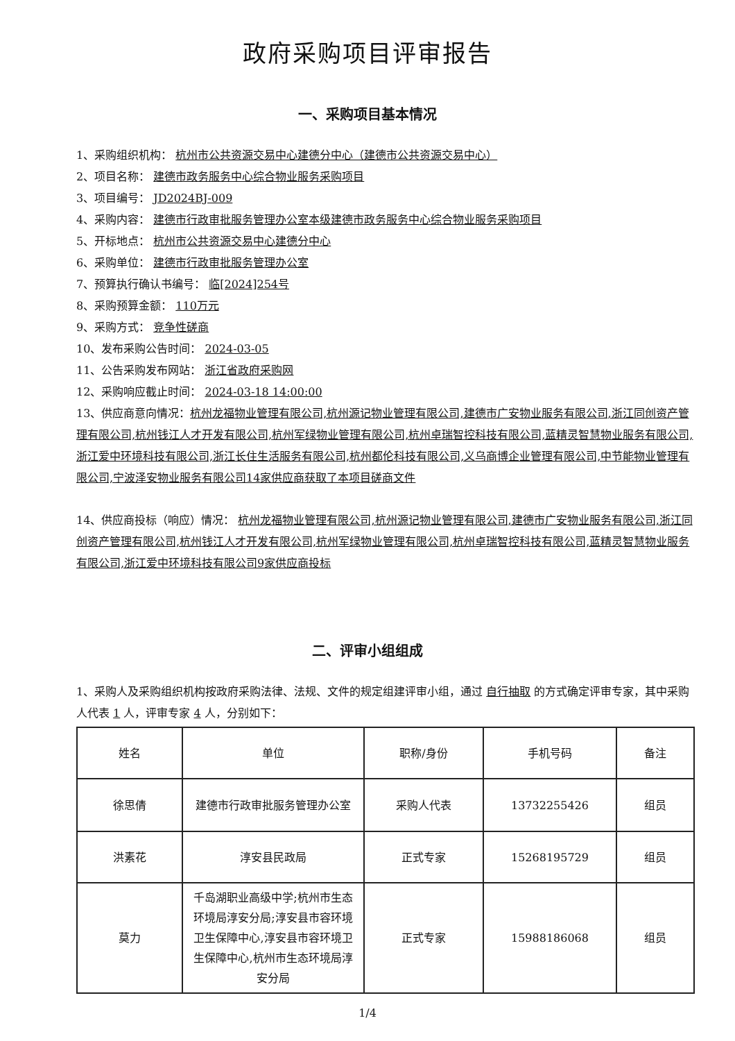政府采购项目评审报告
一、采购项目基本情况
1、采购组织机构： 杭州市公共资源交易中心建德分中心（建德市公共资源交易中心）
2、项目名称： 建德市政务服务中心综合物业服务采购项目
3、项目编号： JD2024BJ-009
4、采购内容： 建德市行政审批服务管理办公室本级建德市政务服务中心综合物业服务采购项目
5、开标地点： 杭州市公共资源交易中心建德分中心
6、采购单位： 建德市行政审批服务管理办公室
7、预算执行确认书编号： 临[2024]254号
8、采购预算金额： 110万元
9、采购方式： 竞争性磋商
10、发布采购公告时间： 2024-03-05
11、公告采购发布网站： 浙江省政府采购网
12、采购响应截止时间： 2024-03-18 14:00:00
13、供应商意向情况：杭州龙福物业管理有限公司,杭州源记物业管理有限公司,建德市广安物业服务有限公司,浙江同创资产管理有限公司,杭州钱江人才开发有限公司,杭州军绿物业管理有限公司,杭州卓瑞智控科技有限公司,蓝精灵智慧物业服务有限公司,浙江爱中环境科技有限公司,浙江长住生活服务有限公司,杭州都伦科技有限公司,义乌商博企业管理有限公司,中节能物业管理有限公司,宁波泽安物业服务有限公司14家供应商获取了本项目磋商文件
14、供应商投标（响应）情况： 杭州龙福物业管理有限公司,杭州源记物业管理有限公司,建德市广安物业服务有限公司,浙江同创资产管理有限公司,杭州钱江人才开发有限公司,杭州军绿物业管理有限公司,杭州卓瑞智控科技有限公司,蓝精灵智慧物业服务有限公司,浙江爱中环境科技有限公司9家供应商投标
二、评审小组组成
1、采购人及采购组织机构按政府采购法律、法规、文件的规定组建评审小组，通过 自行抽取 的方式确定评审专家，其中采购人代表 1 人，评审专家 4 人，分别如下：
| 姓名 | 单位 | 职称/身份 | 手机号码 | 备注 |
| 徐思倩 | 建德市行政审批服务管理办公室 | 采购人代表 | 13732255426 | 组员 |
| 洪素花 | 淳安县民政局 | 正式专家 | 15268195729 | 组员 |
| 莫力 | 千岛湖职业高级中学;杭州市生态环境局淳安分局;淳安县市容环境卫生保障中心,淳安县市容环境卫生保障中心,杭州市生态环境局淳安分局 | 正式专家 | 15988186068 | 组员 |
1/4